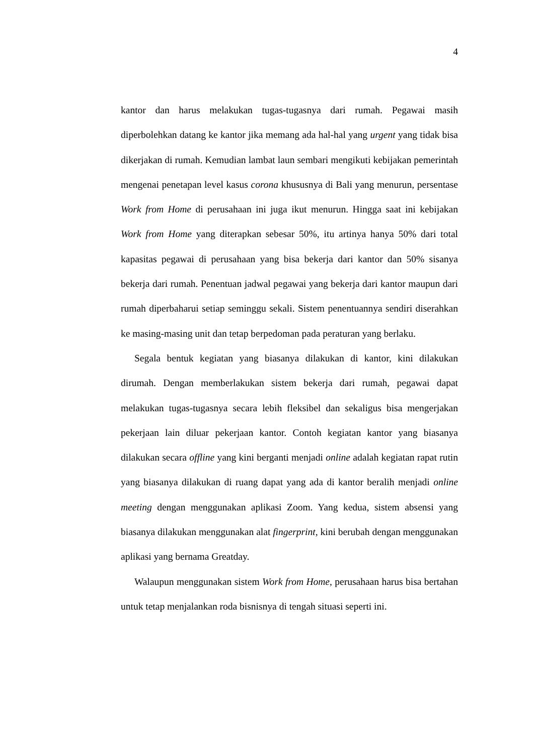4
kantor dan harus melakukan tugas-tugasnya dari rumah. Pegawai masih diperbolehkan datang ke kantor jika memang ada hal-hal yang urgent yang tidak bisa dikerjakan di rumah. Kemudian lambat laun sembari mengikuti kebijakan pemerintah mengenai penetapan level kasus corona khususnya di Bali yang menurun, persentase Work from Home di perusahaan ini juga ikut menurun. Hingga saat ini kebijakan Work from Home yang diterapkan sebesar 50%, itu artinya hanya 50% dari total kapasitas pegawai di perusahaan yang bisa bekerja dari kantor dan 50% sisanya bekerja dari rumah. Penentuan jadwal pegawai yang bekerja dari kantor maupun dari rumah diperbaharui setiap seminggu sekali. Sistem penentuannya sendiri diserahkan ke masing-masing unit dan tetap berpedoman pada peraturan yang berlaku.
Segala bentuk kegiatan yang biasanya dilakukan di kantor, kini dilakukan dirumah. Dengan memberlakukan sistem bekerja dari rumah, pegawai dapat melakukan tugas-tugasnya secara lebih fleksibel dan sekaligus bisa mengerjakan pekerjaan lain diluar pekerjaan kantor. Contoh kegiatan kantor yang biasanya dilakukan secara offline yang kini berganti menjadi online adalah kegiatan rapat rutin yang biasanya dilakukan di ruang dapat yang ada di kantor beralih menjadi online meeting dengan menggunakan aplikasi Zoom. Yang kedua, sistem absensi yang biasanya dilakukan menggunakan alat fingerprint, kini berubah dengan menggunakan aplikasi yang bernama Greatday.
Walaupun menggunakan sistem Work from Home, perusahaan harus bisa bertahan untuk tetap menjalankan roda bisnisnya di tengah situasi seperti ini.